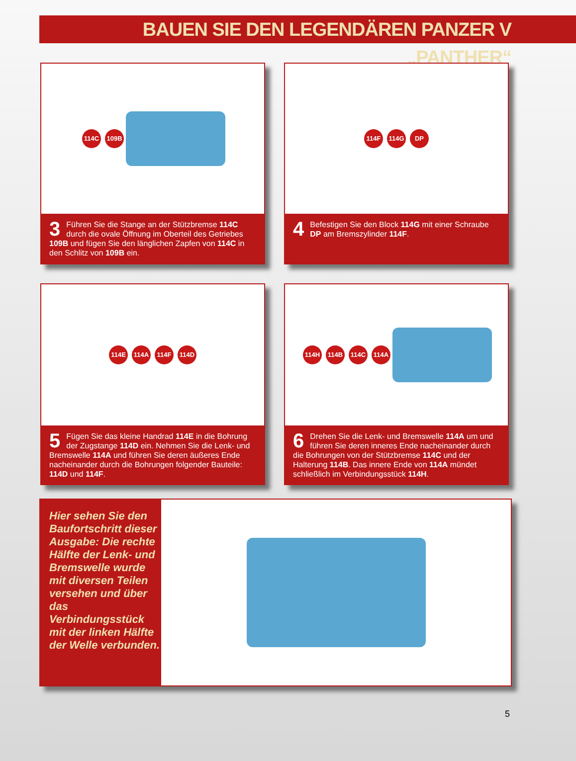BAUEN SIE DEN LEGENDÄREN PANZER V „PANTHER“
114C 109B
3 Führen Sie die Stange an der Stützbremse 114C durch die ovale Öffnung im Oberteil des Getriebes 109B und fügen Sie den länglichen Zapfen von 114C in den Schlitz von 109B ein.
114F 114G DP
4 Befestigen Sie den Block 114G mit einer Schraube DP am Bremszylinder 114F.
114E 114A 114F 114D
5 Fügen Sie das kleine Handrad 114E in die Bohrung der Zugstange 114D ein. Nehmen Sie die Lenk- und Bremswelle 114A und führen Sie deren äußeres Ende nacheinander durch die Bohrungen folgender Bauteile: 114D und 114F.
114H 114B 114C 114A
6 Drehen Sie die Lenk- und Bremswelle 114A um und führen Sie deren inneres Ende nacheinander durch die Bohrungen von der Stützbremse 114C und der Halterung 114B. Das innere Ende von 114A mündet schließlich im Verbindungsstück 114H.
Hier sehen Sie den Baufortschritt dieser Ausgabe: Die rechte Hälfte der Lenk- und Bremswelle wurde mit diversen Teilen versehen und über das Verbindungsstück mit der linken Hälfte der Welle verbunden.
5